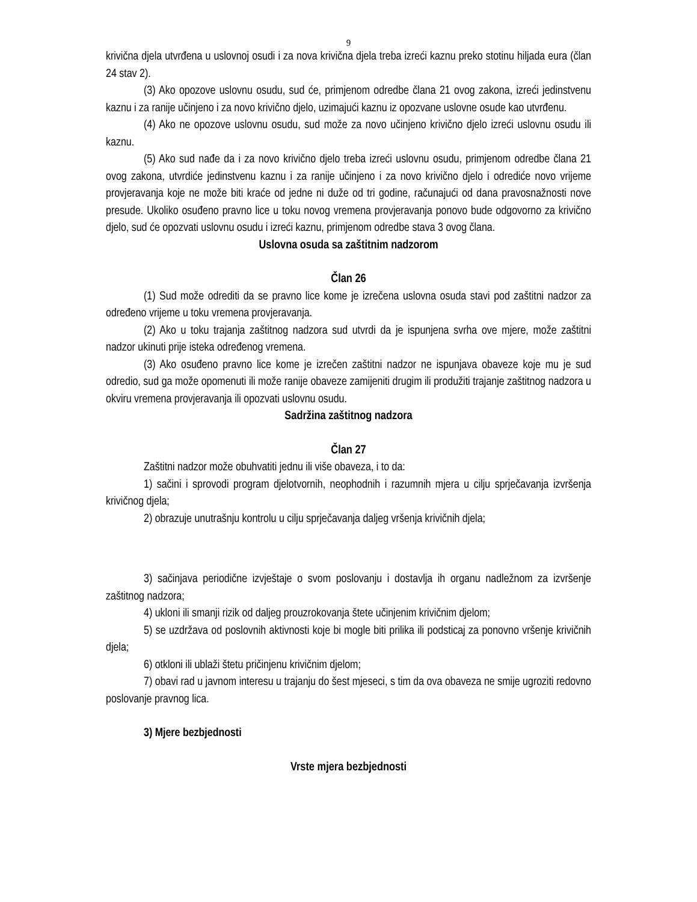9
krivična djela utvrđena u uslovnoj osudi i za nova krivična djela treba izreći kaznu preko stotinu hiljada eura (član 24 stav 2).
(3) Ako opozove uslovnu osudu, sud će, primjenom odredbe člana 21 ovog zakona, izreći jedinstvenu kaznu i za ranije učinjeno i za novo krivično djelo, uzimajući kaznu iz opozvane uslovne osude kao utvrđenu.
(4) Ako ne opozove uslovnu osudu, sud može za novo učinjeno krivično djelo izreći uslovnu osudu ili kaznu.
(5) Ako sud nađe da i za novo krivično djelo treba izreći uslovnu osudu, primjenom odredbe člana 21 ovog zakona, utvrdiće jedinstvenu kaznu i za ranije učinjeno i za novo krivično djelo i odrediće novo vrijeme provjeravanja koje ne može biti kraće od jedne ni duže od tri godine, računajući od dana pravosnažnosti nove presude. Ukoliko osuđeno pravno lice u toku novog vremena provjeravanja ponovo bude odgovorno za krivično djelo, sud će opozvati uslovnu osudu i izreći kaznu, primjenom odredbe stava 3 ovog člana.
Uslovna osuda sa zaštitnim nadzorom
Član 26
(1) Sud može odrediti da se pravno lice kome je izrečena uslovna osuda stavi pod zaštitni nadzor za određeno vrijeme u toku vremena provjeravanja.
(2) Ako u toku trajanja zaštitnog nadzora sud utvrdi da je ispunjena svrha ove mjere, može zaštitni nadzor ukinuti prije isteka određenog vremena.
(3) Ako osuđeno pravno lice kome je izrečen zaštitni nadzor ne ispunjava obaveze koje mu je sud odredio, sud ga može opomenuti ili može ranije obaveze zamijeniti drugim ili produžiti trajanje zaštitnog nadzora u okviru vremena provjeravanja ili opozvati uslovnu osudu.
Sadržina zaštitnog nadzora
Član 27
Zaštitni nadzor može obuhvatiti jednu ili više obaveza, i to da:
1) sačini i sprovodi program djelotvornih, neophodnih i razumnih mjera u cilju sprječavanja izvršenja krivičnog djela;
2) obrazuje unutrašnju kontrolu u cilju sprječavanja daljeg vršenja krivičnih djela;
3) sačinjava periodične izvještaje o svom poslovanju i dostavlja ih organu nadležnom za izvršenje zaštitnog nadzora;
4) ukloni ili smanji rizik od daljeg prouzrokovanja štete učinjenim krivičnim djelom;
5) se uzdržava od poslovnih aktivnosti koje bi mogle biti prilika ili podsticaj za ponovno vršenje krivičnih djela;
6) otkloni ili ublaži štetu pričinjenu krivičnim djelom;
7) obavi rad u javnom interesu u trajanju do šest mjeseci, s tim da ova obaveza ne smije ugroziti redovno poslovanje pravnog lica.
3) Mjere bezbjednosti
Vrste mjera bezbjednosti